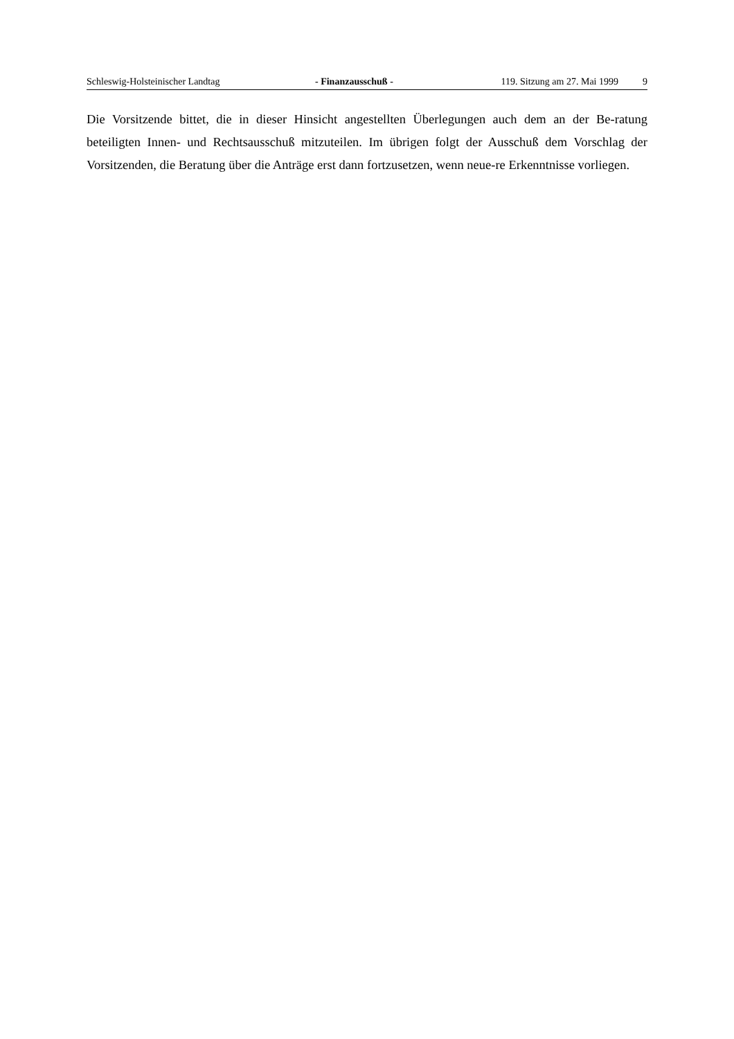Schleswig-Holsteinischer Landtag - Finanzausschuß - 119. Sitzung am 27. Mai 1999 9
Die Vorsitzende bittet, die in dieser Hinsicht angestellten Überlegungen auch dem an der Be-ratung beteiligten Innen- und Rechtsausschuß mitzuteilen. Im übrigen folgt der Ausschuß dem Vorschlag der Vorsitzenden, die Beratung über die Anträge erst dann fortzusetzen, wenn neue-re Erkenntnisse vorliegen.